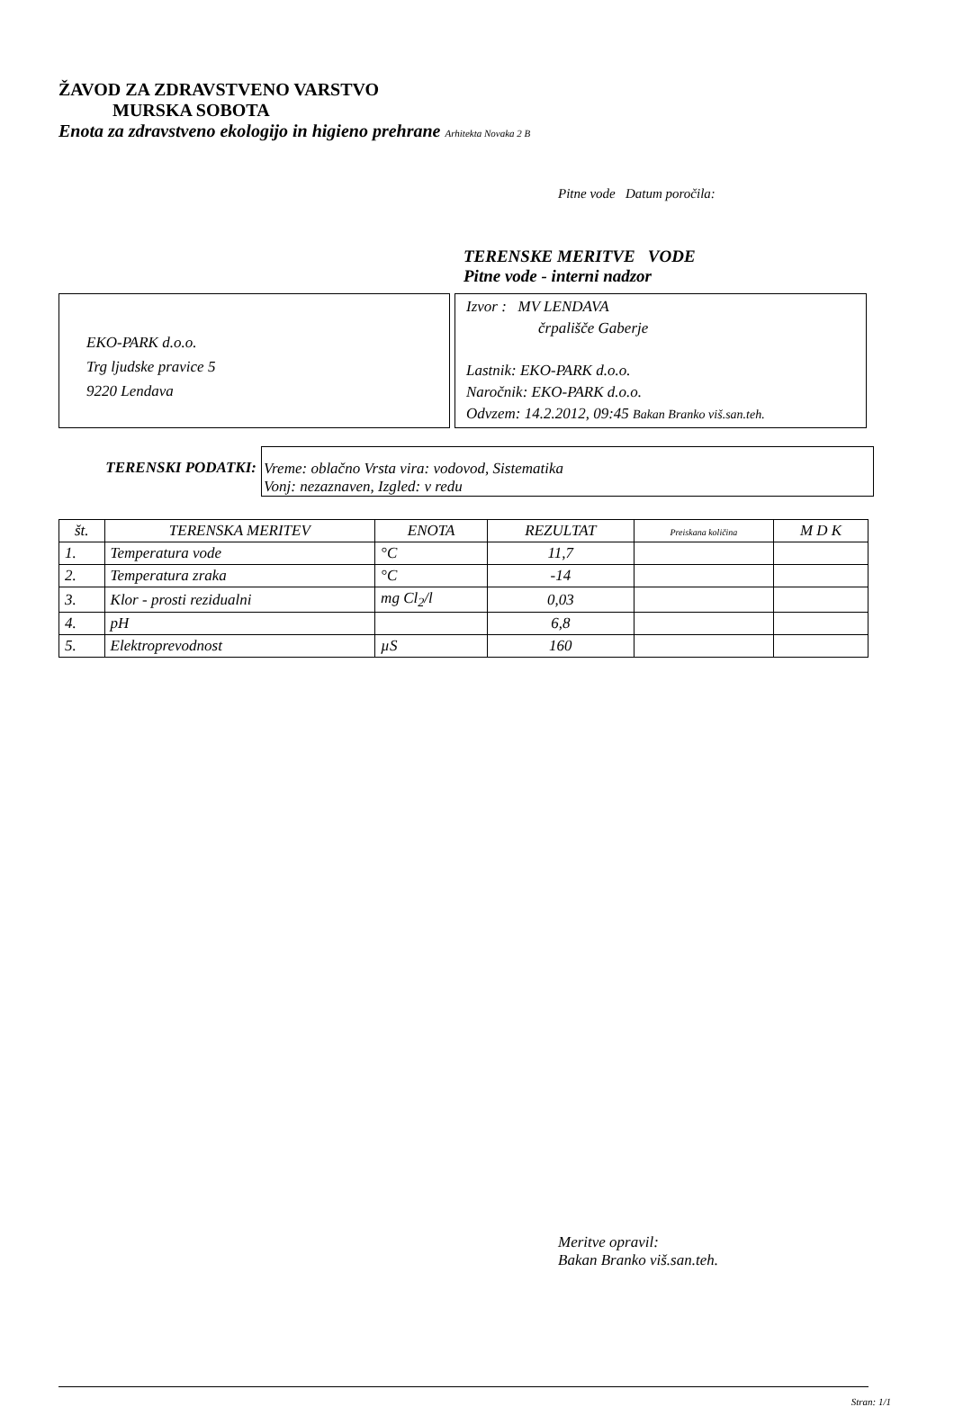ŽAVOD ZA ZDRAVSTVENO VARSTVO
MURSKA SOBOTA
Enota za zdravstveno ekologijo in higieno prehrane Arhitekta Novaka 2 B
Pitne vode Datum poročila:
TERENSKE MERITVE VODE
Pitne vode - interni nadzor
EKO-PARK d.o.o.
Trg ljudske pravice 5
9220 Lendava
Izvor : MV LENDAVA
črpališče Gaberje
Lastnik: EKO-PARK d.o.o.
Naročnik: EKO-PARK d.o.o.
Odvzem: 14.2.2012, 09:45 Bakan Branko viš.san.teh.
TERENSKI PODATKI: Vreme: oblačno Vrsta vira: vodovod, Sistematika
Vonj: nezaznaven, Izgled: v redu
| št. | TERENSKA MERITEV | ENOTA | REZULTAT | Preiskana količina | M D K |
| --- | --- | --- | --- | --- | --- |
| 1. | Temperatura vode | °C | 11,7 | | |
| 2. | Temperatura zraka | °C | -14 | | |
| 3. | Klor - prosti rezidualni | mg Cl<sub>2</sub>/l | 0,03 | | |
| 4. | pH | | 6,8 | | |
| 5. | Elektroprevodnost | µS | 160 | | |
Meritve opravil:
Bakan Branko viš.san.teh.
Stran: 1/1